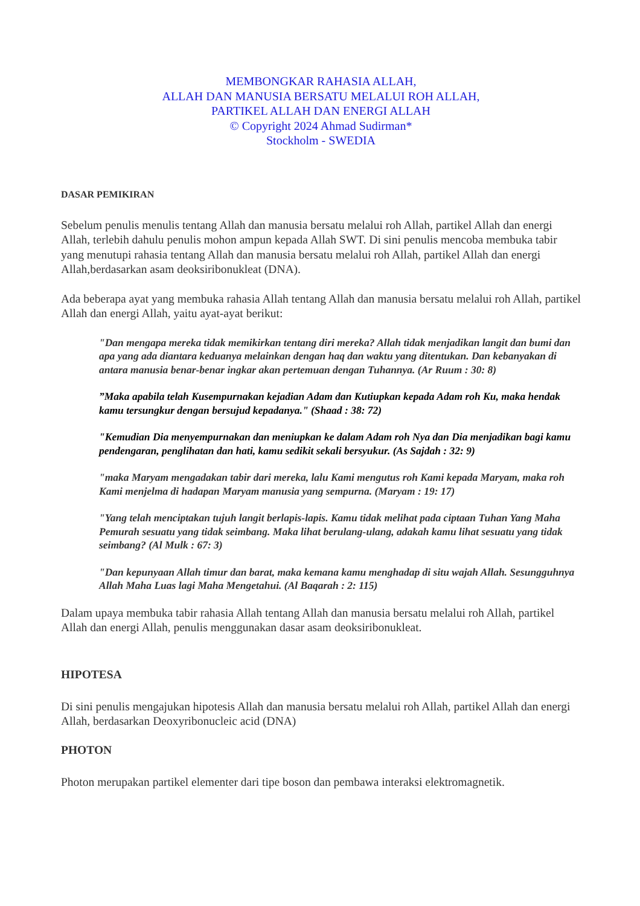MEMBONGKAR RAHASIA ALLAH,
ALLAH DAN MANUSIA BERSATU MELALUI ROH ALLAH,
PARTIKEL ALLAH DAN ENERGI ALLAH
© Copyright 2024 Ahmad Sudirman*
Stockholm - SWEDIA
DASAR PEMIKIRAN
Sebelum penulis menulis tentang Allah dan manusia bersatu melalui roh Allah, partikel Allah dan energi Allah, terlebih dahulu penulis mohon ampun kepada Allah SWT. Di sini penulis mencoba membuka tabir yang menutupi rahasia tentang Allah dan manusia bersatu melalui roh Allah, partikel Allah dan energi Allah,berdasarkan asam deoksiribonukleat (DNA).
Ada beberapa ayat yang membuka rahasia Allah tentang Allah dan manusia bersatu melalui roh Allah, partikel Allah dan energi Allah, yaitu ayat-ayat berikut:
"Dan mengapa mereka tidak memikirkan tentang diri mereka? Allah tidak menjadikan langit dan bumi dan apa yang ada diantara keduanya melainkan dengan haq dan waktu yang ditentukan. Dan kebanyakan di antara manusia benar-benar ingkar akan pertemuan dengan Tuhannya. (Ar Ruum : 30: 8)
”Maka apabila telah Kusempurnakan kejadian Adam dan Kutiupkan kepada Adam roh Ku, maka hendak kamu tersungkur dengan bersujud kepadanya." (Shaad : 38: 72)
"Kemudian Dia menyempurnakan dan meniupkan ke dalam Adam roh Nya dan Dia menjadikan bagi kamu pendengaran, penglihatan dan hati, kamu sedikit sekali bersyukur. (As Sajdah : 32: 9)
"maka Maryam mengadakan tabir dari mereka, lalu Kami mengutus roh Kami kepada Maryam, maka roh Kami menjelma di hadapan Maryam manusia yang sempurna. (Maryam : 19: 17)
"Yang telah menciptakan tujuh langit berlapis-lapis. Kamu tidak melihat pada ciptaan Tuhan Yang Maha Pemurah sesuatu yang tidak seimbang. Maka lihat berulang-ulang, adakah kamu lihat sesuatu yang tidak seimbang? (Al Mulk : 67: 3)
"Dan kepunyaan Allah timur dan barat, maka kemana kamu menghadap di situ wajah Allah. Sesungguhnya Allah Maha Luas lagi Maha Mengetahui. (Al Baqarah : 2: 115)
Dalam upaya membuka tabir rahasia Allah tentang Allah dan manusia bersatu melalui roh Allah, partikel Allah dan energi Allah, penulis menggunakan dasar asam deoksiribonukleat.
HIPOTESA
Di sini penulis mengajukan hipotesis Allah dan manusia bersatu melalui roh Allah, partikel Allah dan energi Allah, berdasarkan Deoxyribonucleic acid (DNA)
PHOTON
Photon merupakan partikel elementer dari tipe boson dan pembawa interaksi elektromagnetik.